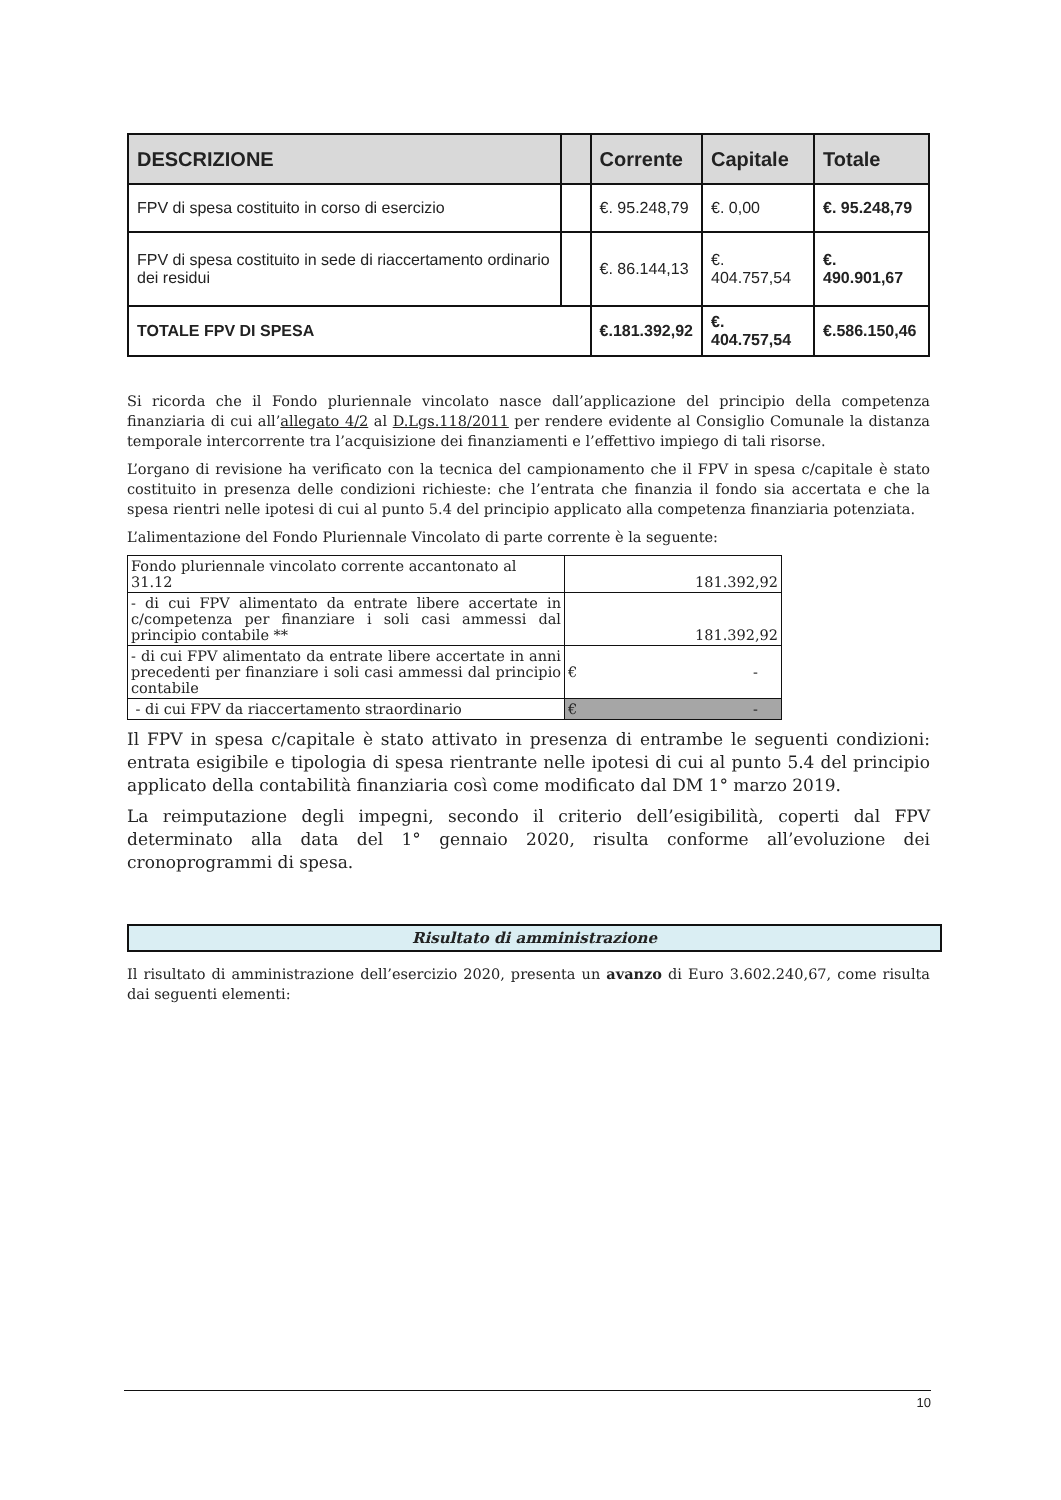| DESCRIZIONE | | Corrente | Capitale | Totale |
| --- | --- | --- | --- | --- |
| FPV di spesa costituito in corso di esercizio | | €. 95.248,79 | €. 0,00 | €. 95.248,79 |
| FPV di spesa costituito in sede di riaccertamento ordinario dei residui | | €. 86.144,13 | €. 404.757,54 | €. 490.901,67 |
| TOTALE FPV DI SPESA | | €.181.392,92 | €. 404.757,54 | €.586.150,46 |
Si ricorda che il Fondo pluriennale vincolato nasce dall’applicazione del principio della competenza finanziaria di cui all’allegato 4/2 al D.Lgs.118/2011 per rendere evidente al Consiglio Comunale la distanza temporale intercorrente tra l’acquisizione dei finanziamenti e l’effettivo impiego di tali risorse.
L’organo di revisione ha verificato con la tecnica del campionamento che il FPV in spesa c/capitale è stato costituito in presenza delle condizioni richieste: che l’entrata che finanzia il fondo sia accertata e che la spesa rientri nelle ipotesi di cui al punto 5.4 del principio applicato alla competenza finanziaria potenziata.
L’alimentazione del Fondo Pluriennale Vincolato di parte corrente è la seguente:
| Fondo pluriennale vincolato corrente accantonato al 31.12 | 181.392,92 |
| - di cui FPV alimentato da entrate libere accertate in c/competenza per finanziare i soli casi ammessi dal principio contabile ** | 181.392,92 |
| - di cui FPV alimentato da entrate libere accertate in anni precedenti per finanziare i soli casi ammessi dal principio contabile | € - |
| - di cui FPV da riaccertamento straordinario | € - |
Il FPV in spesa c/capitale è stato attivato in presenza di entrambe le seguenti condizioni: entrata esigibile e tipologia di spesa rientrante nelle ipotesi di cui al punto 5.4 del principio applicato della contabilità finanziaria così come modificato dal DM 1° marzo 2019.
La reimputazione degli impegni, secondo il criterio dell’esigibilità, coperti dal FPV determinato alla data del 1° gennaio 2020, risulta conforme all’evoluzione dei cronoprogrammi di spesa.
Risultato di amministrazione
Il risultato di amministrazione dell’esercizio 2020, presenta un avanzo di Euro 3.602.240,67, come risulta dai seguenti elementi:
10